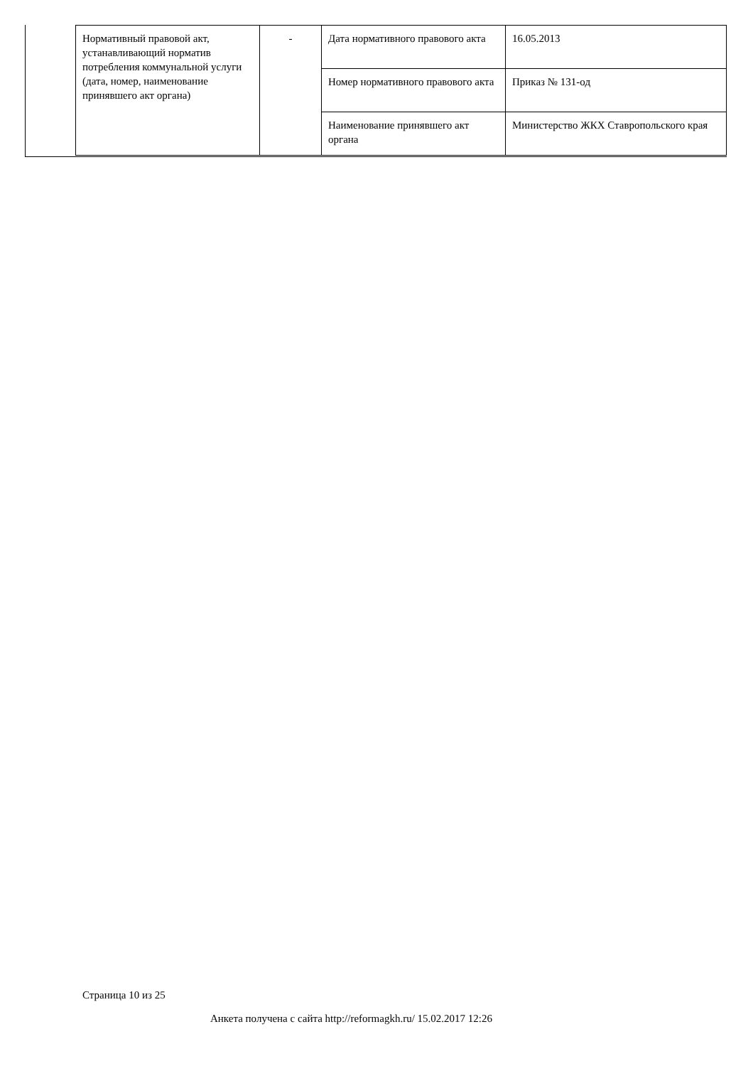| Нормативный правовой акт, устанавливающий норматив потребления коммунальной услуги (дата, номер, наименование принявшего акт органа) | - | Дата нормативного правового акта | 16.05.2013 |
| | | Номер нормативного правового акта | Приказ № 131-од |
| | | Наименование принявшего акт органа | Министерство ЖКХ Ставропольского края |
Страница 10 из 25
Анкета получена с сайта http://reformagkh.ru/ 15.02.2017 12:26